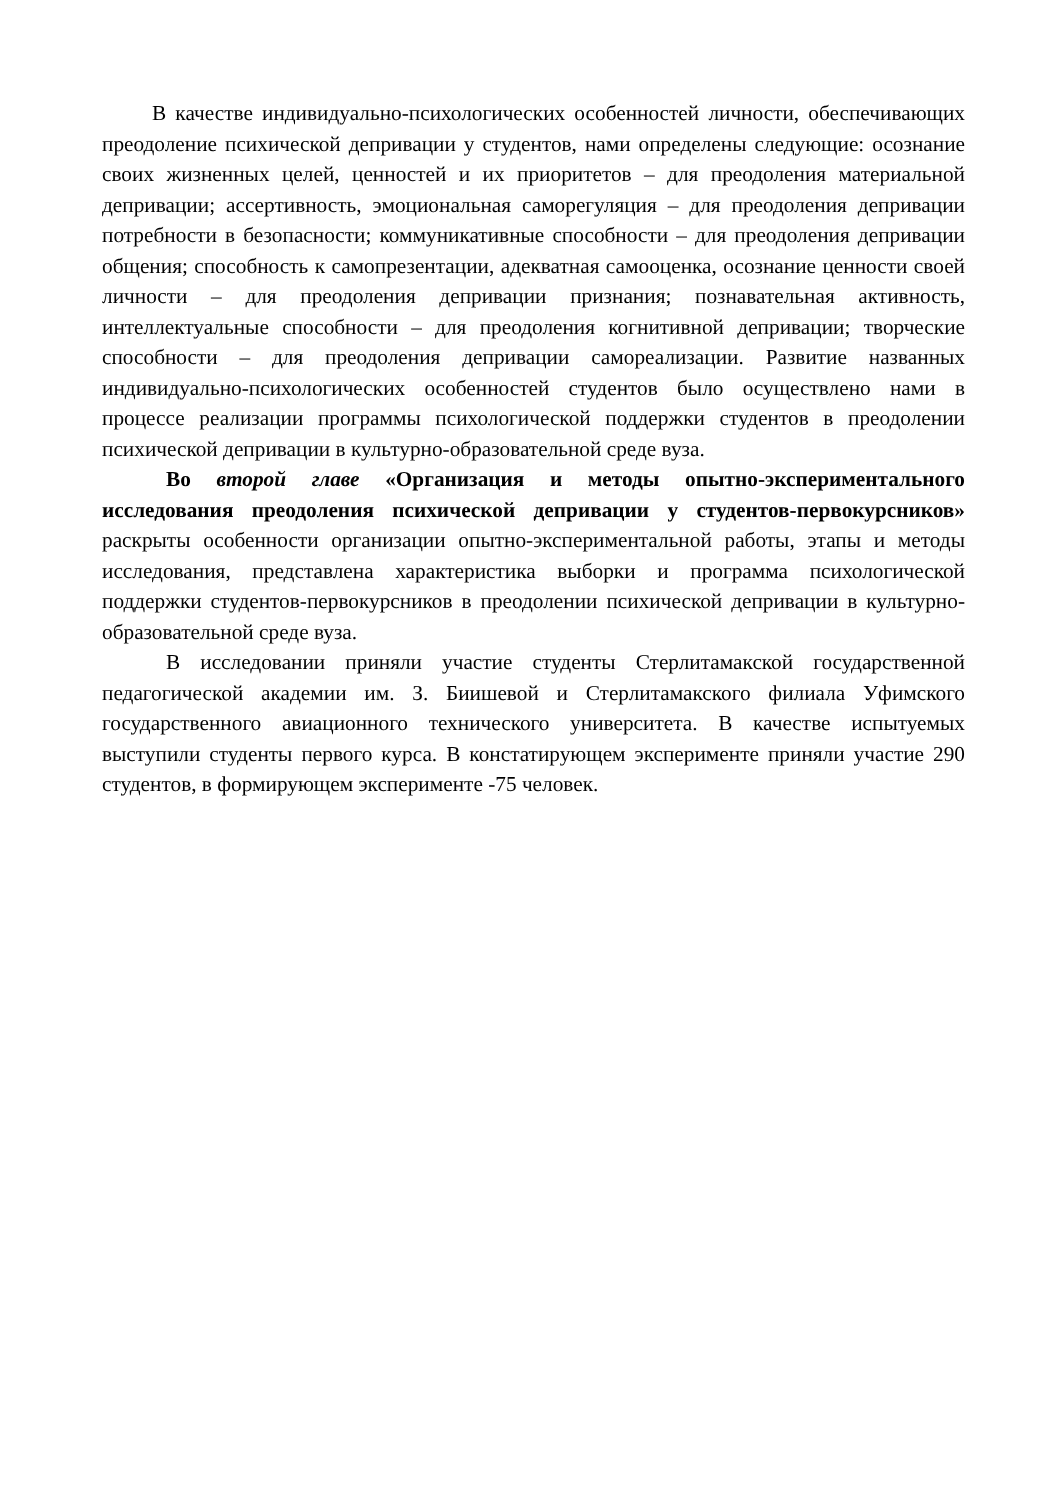В качестве индивидуально-психологических особенностей личности, обеспечивающих преодоление психической депривации у студентов, нами определены следующие: осознание своих жизненных целей, ценностей и их приоритетов – для преодоления материальной депривации; ассертивность, эмоциональная саморегуляция – для преодоления депривации потребности в безопасности; коммуникативные способности – для преодоления депривации общения; способность к самопрезентации, адекватная самооценка, осознание ценности своей личности – для преодоления депривации признания; познавательная активность, интеллектуальные способности – для преодоления когнитивной депривации; творческие способности – для преодоления депривации самореализации. Развитие названных индивидуально-психологических особенностей студентов было осуществлено нами в процессе реализации программы психологической поддержки студентов в преодолении психической депривации в культурно-образовательной среде вуза.
Во второй главе «Организация и методы опытно-экспериментального исследования преодоления психической депривации у студентов-первокурсников» раскрыты особенности организации опытно-экспериментальной работы, этапы и методы исследования, представлена характеристика выборки и программа психологической поддержки студентов-первокурсников в преодолении психической депривации в культурно-образовательной среде вуза.
В исследовании приняли участие студенты Стерлитамакской государственной педагогической академии им. З. Биишевой и Стерлитамакского филиала Уфимского государственного авиационного технического университета. В качестве испытуемых выступили студенты первого курса. В констатирующем эксперименте приняли участие 290 студентов, в формирующем эксперименте -75 человек.